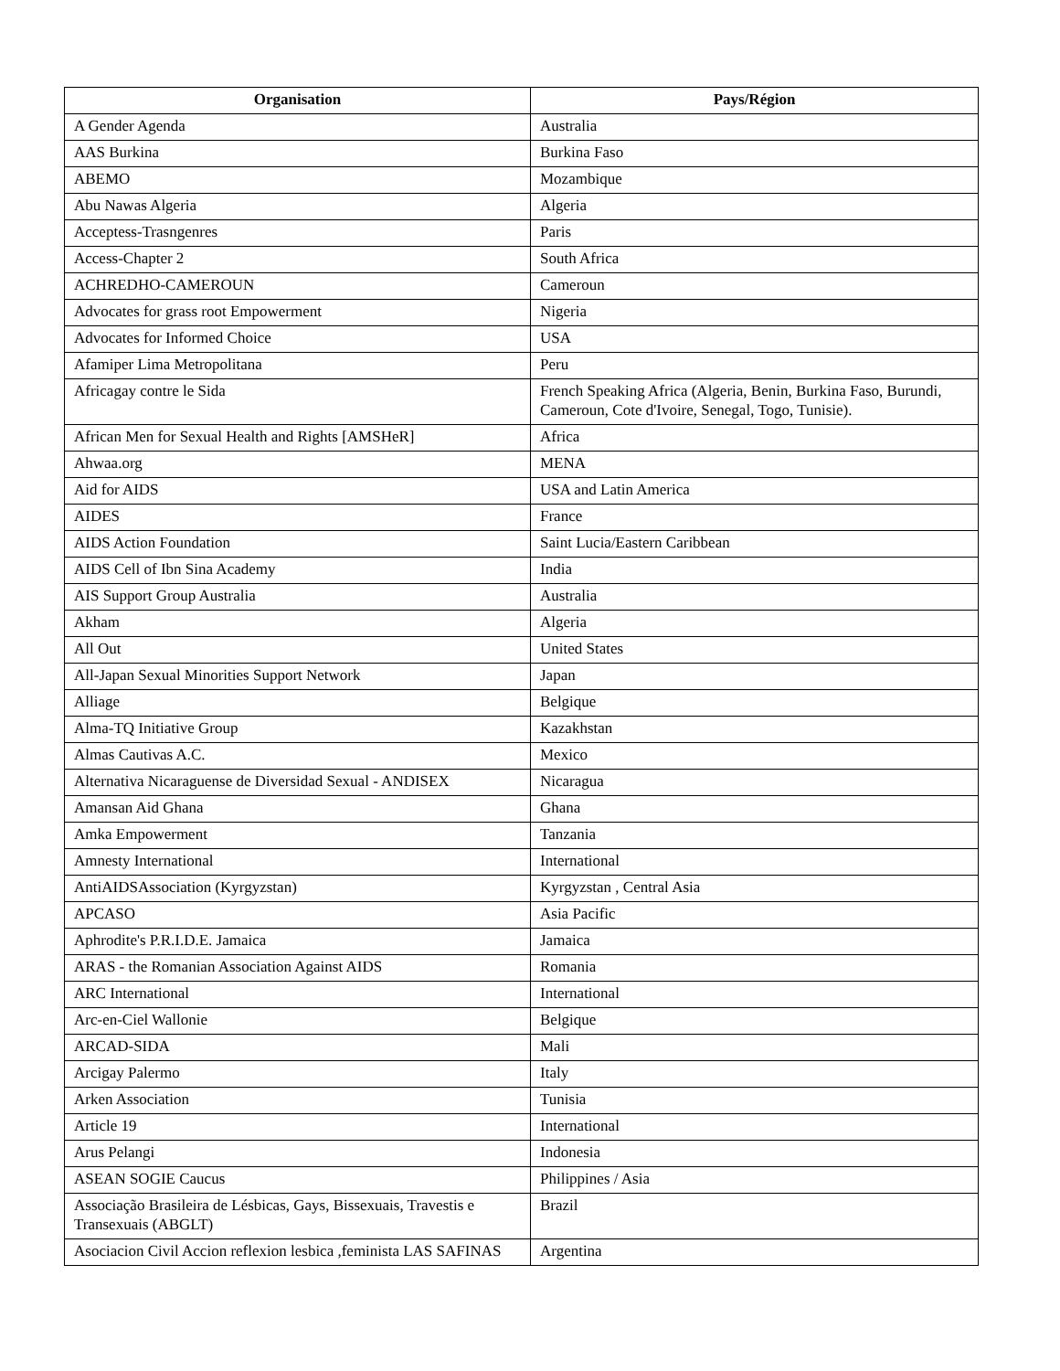| Organisation | Pays/Région |
| --- | --- |
| A Gender Agenda | Australia |
| AAS Burkina | Burkina Faso |
| ABEMO | Mozambique |
| Abu Nawas Algeria | Algeria |
| Acceptess-Trasngenres | Paris |
| Access-Chapter 2 | South Africa |
| ACHREDHO-CAMEROUN | Cameroun |
| Advocates for grass root Empowerment | Nigeria |
| Advocates for Informed Choice | USA |
| Afamiper Lima Metropolitana | Peru |
| Africagay contre le Sida | French Speaking Africa (Algeria, Benin, Burkina Faso, Burundi, Cameroun, Cote d'Ivoire, Senegal, Togo, Tunisie). |
| African Men for Sexual Health and Rights [AMSHeR] | Africa |
| Ahwaa.org | MENA |
| Aid for AIDS | USA and Latin America |
| AIDES | France |
| AIDS Action Foundation | Saint Lucia/Eastern Caribbean |
| AIDS Cell of Ibn Sina Academy | India |
| AIS Support Group Australia | Australia |
| Akham | Algeria |
| All Out | United States |
| All-Japan Sexual Minorities Support Network | Japan |
| Alliage | Belgique |
| Alma-TQ Initiative Group | Kazakhstan |
| Almas Cautivas A.C. | Mexico |
| Alternativa Nicaraguense de Diversidad Sexual - ANDISEX | Nicaragua |
| Amansan Aid Ghana | Ghana |
| Amka Empowerment | Tanzania |
| Amnesty International | International |
| AntiAIDSAssociation (Kyrgyzstan) | Kyrgyzstan , Central Asia |
| APCASO | Asia Pacific |
| Aphrodite's P.R.I.D.E. Jamaica | Jamaica |
| ARAS - the Romanian Association Against AIDS | Romania |
| ARC International | International |
| Arc-en-Ciel Wallonie | Belgique |
| ARCAD-SIDA | Mali |
| Arcigay Palermo | Italy |
| Arken Association | Tunisia |
| Article 19 | International |
| Arus Pelangi | Indonesia |
| ASEAN SOGIE Caucus | Philippines / Asia |
| Associação Brasileira de Lésbicas, Gays, Bissexuais, Travestis e Transexuais (ABGLT) | Brazil |
| Asociacion Civil Accion reflexion lesbica ,feminista LAS SAFINAS | Argentina |